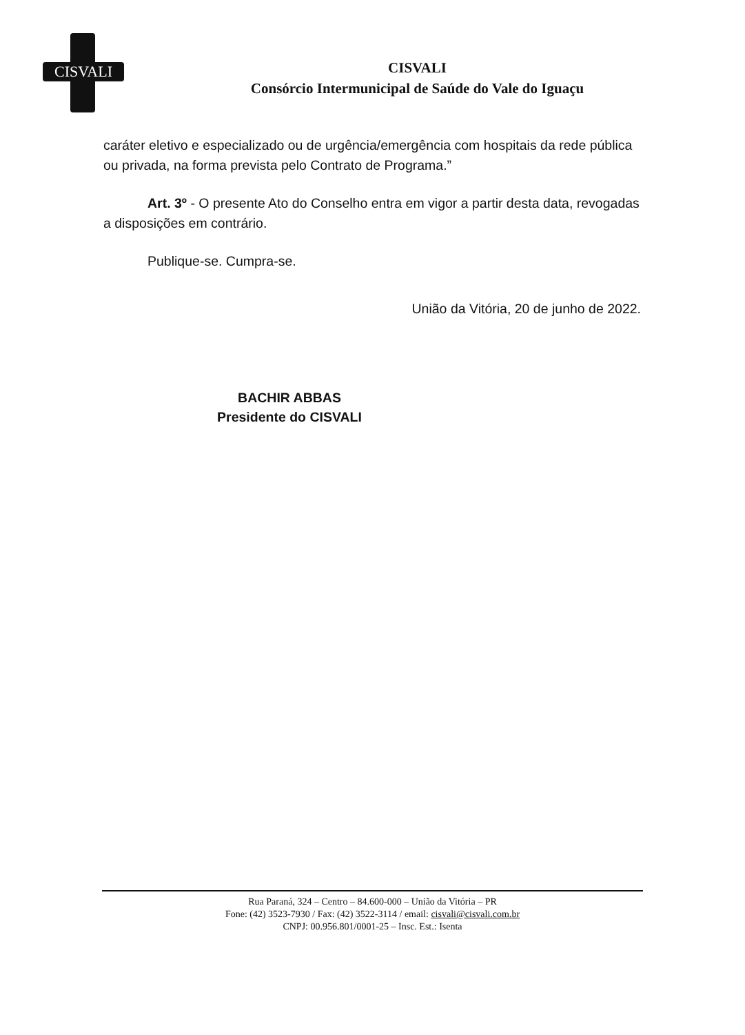CISVALI
CISVALI
Consórcio Intermunicipal de Saúde do Vale do Iguaçu
caráter eletivo e especializado ou de urgência/emergência com hospitais da rede pública ou privada, na forma prevista pelo Contrato de Programa.”
Art. 3º - O presente Ato do Conselho entra em vigor a partir desta data, revogadas a disposições em contrário.
Publique-se. Cumpra-se.
União da Vitória, 20 de junho de 2022.
BACHIR ABBAS
Presidente do CISVALI
Rua Paraná, 324 – Centro – 84.600-000 – União da Vitória – PR
Fone: (42) 3523-7930 / Fax: (42) 3522-3114 / email: cisvali@cisvali.com.br
CNPJ: 00.956.801/0001-25 – Insc. Est.: Isenta